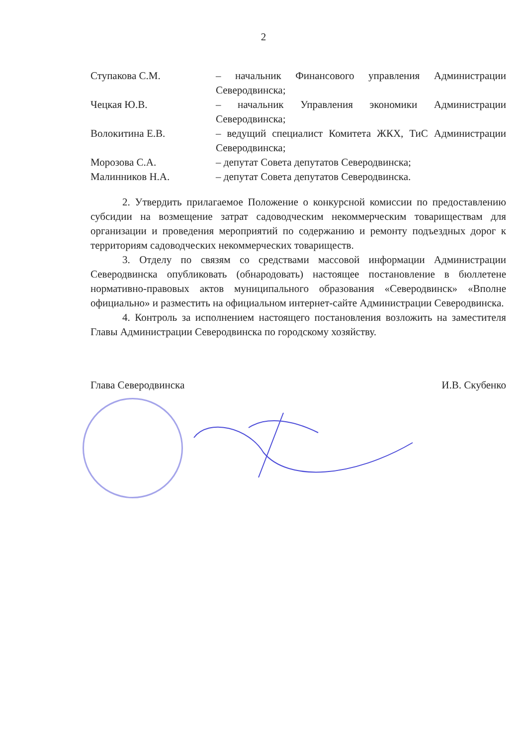2
Ступакова С.М. – начальник Финансового управления Администрации Северодвинска;
Чецкая Ю.В. – начальник Управления экономики Администрации Северодвинска;
Волокитина Е.В. – ведущий специалист Комитета ЖКХ, ТиС Администрации Северодвинска;
Морозова С.А. – депутат Совета депутатов Северодвинска;
Малинников Н.А. – депутат Совета депутатов Северодвинска.
2. Утвердить прилагаемое Положение о конкурсной комиссии по предоставлению субсидии на возмещение затрат садоводческим некоммерческим товариществам для организации и проведения мероприятий по содержанию и ремонту подъездных дорог к территориям садоводческих некоммерческих товариществ.
3. Отделу по связям со средствами массовой информации Администрации Северодвинска опубликовать (обнародовать) настоящее постановление в бюллетене нормативно-правовых актов муниципального образования «Северодвинск» «Вполне официально» и разместить на официальном интернет-сайте Администрации Северодвинска.
4. Контроль за исполнением настоящего постановления возложить на заместителя Главы Администрации Северодвинска по городскому хозяйству.
Глава Северодвинска И.В. Скубенко